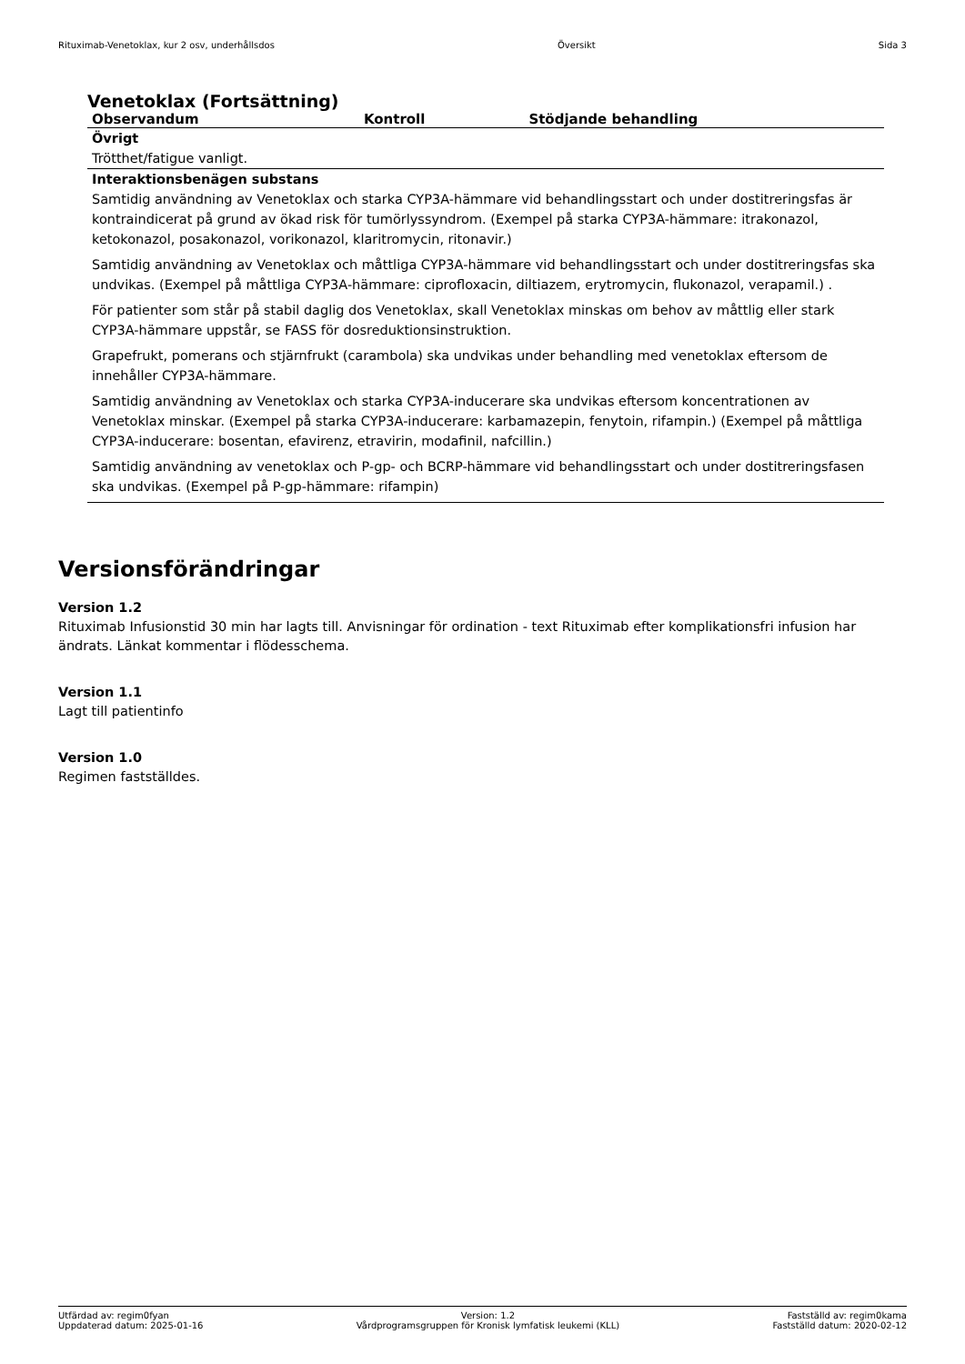Rituximab-Venetoklax, kur 2 osv, underhållsdos Översikt Sida 3
Venetoklax (Fortsättning)
| Observandum | Kontroll | Stödjande behandling |
| --- | --- | --- |
| Övrigt Trötthet/fatigue vanligt. | | |
| Interaktionsbenägen substans Samtidig användning av Venetoklax och starka CYP3A-hämmare vid behandlingsstart och under dostitreringsfas är kontraindicerat på grund av ökad risk för tumörlyssyndrom. (Exempel på starka CYP3A-hämmare: itrakonazol, ketokonazol, posakonazol, vorikonazol, klaritromycin, ritonavir.) Samtidig användning av Venetoklax och måttliga CYP3A-hämmare vid behandlingsstart och under dostitreringsfas ska undvikas. (Exempel på måttliga CYP3A-hämmare: ciprofloxacin, diltiazem, erytromycin, flukonazol, verapamil.) . För patienter som står på stabil daglig dos Venetoklax, skall Venetoklax minskas om behov av måttlig eller stark CYP3A-hämmare uppstår, se FASS för dosreduktionsinstruktion. Grapefrukt, pomerans och stjärnfrukt (carambola) ska undvikas under behandling med venetoklax eftersom de innehåller CYP3A-hämmare. Samtidig användning av Venetoklax och starka CYP3A-inducerare ska undvikas eftersom koncentrationen av Venetoklax minskar. (Exempel på starka CYP3A-inducerare: karbamazepin, fenytoin, rifampin.) (Exempel på måttliga CYP3A-inducerare: bosentan, efavirenz, etravirin, modafinil, nafcillin.) Samtidig användning av venetoklax och P-gp- och BCRP-hämmare vid behandlingsstart och under dostitreringsfasen ska undvikas. (Exempel på P-gp-hämmare: rifampin) | | |
Versionsförändringar
Version 1.2
Rituximab Infusionstid 30 min har lagts till. Anvisningar för ordination - text Rituximab efter komplikationsfri infusion har ändrats. Länkat kommentar i flödesschema.
Version 1.1
Lagt till patientinfo
Version 1.0
Regimen fastställdes.
Utfärdad av: regim0fyan
Uppdaterad datum: 2025-01-16
Version: 1.2
Vårdprogramsgruppen för Kronisk lymfatisk leukemi (KLL)
Fastställd av: regim0kama
Fastställd datum: 2020-02-12